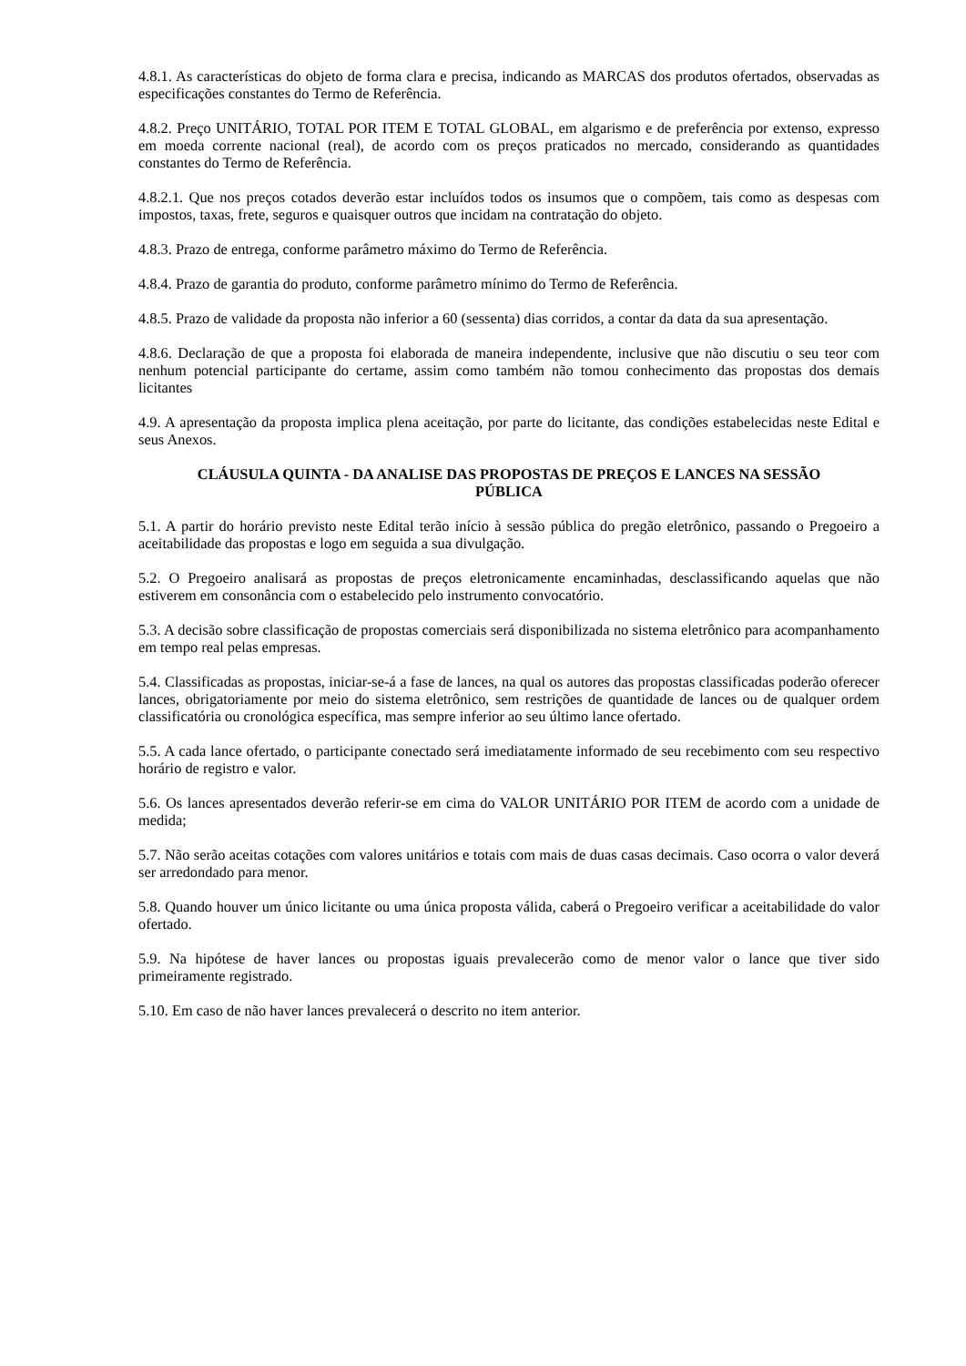4.8.1. As características do objeto de forma clara e precisa, indicando as MARCAS dos produtos ofertados, observadas as especificações constantes do Termo de Referência.
4.8.2. Preço UNITÁRIO, TOTAL POR ITEM E TOTAL GLOBAL, em algarismo e de preferência por extenso, expresso em moeda corrente nacional (real), de acordo com os preços praticados no mercado, considerando as quantidades constantes do Termo de Referência.
4.8.2.1. Que nos preços cotados deverão estar incluídos todos os insumos que o compõem, tais como as despesas com impostos, taxas, frete, seguros e quaisquer outros que incidam na contratação do objeto.
4.8.3. Prazo de entrega, conforme parâmetro máximo do Termo de Referência.
4.8.4. Prazo de garantia do produto, conforme parâmetro mínimo do Termo de Referência.
4.8.5. Prazo de validade da proposta não inferior a 60 (sessenta) dias corridos, a contar da data da sua apresentação.
4.8.6. Declaração de que a proposta foi elaborada de maneira independente, inclusive que não discutiu o seu teor com nenhum potencial participante do certame, assim como também não tomou conhecimento das propostas dos demais licitantes
4.9. A apresentação da proposta implica plena aceitação, por parte do licitante, das condições estabelecidas neste Edital e seus Anexos.
CLÁUSULA QUINTA - DA ANALISE DAS PROPOSTAS DE PREÇOS E LANCES NA SESSÃO PÚBLICA
5.1. A partir do horário previsto neste Edital terão início à sessão pública do pregão eletrônico, passando o Pregoeiro a aceitabilidade das propostas e logo em seguida a sua divulgação.
5.2. O Pregoeiro analisará as propostas de preços eletronicamente encaminhadas, desclassificando aquelas que não estiverem em consonância com o estabelecido pelo instrumento convocatório.
5.3. A decisão sobre classificação de propostas comerciais será disponibilizada no sistema eletrônico para acompanhamento em tempo real pelas empresas.
5.4. Classificadas as propostas, iniciar-se-á a fase de lances, na qual os autores das propostas classificadas poderão oferecer lances, obrigatoriamente por meio do sistema eletrônico, sem restrições de quantidade de lances ou de qualquer ordem classificatória ou cronológica específica, mas sempre inferior ao seu último lance ofertado.
5.5. A cada lance ofertado, o participante conectado será imediatamente informado de seu recebimento com seu respectivo horário de registro e valor.
5.6. Os lances apresentados deverão referir-se em cima do VALOR UNITÁRIO POR ITEM de acordo com a unidade de medida;
5.7. Não serão aceitas cotações com valores unitários e totais com mais de duas casas decimais. Caso ocorra o valor deverá ser arredondado para menor.
5.8. Quando houver um único licitante ou uma única proposta válida, caberá o Pregoeiro verificar a aceitabilidade do valor ofertado.
5.9. Na hipótese de haver lances ou propostas iguais prevalecerão como de menor valor o lance que tiver sido primeiramente registrado.
5.10. Em caso de não haver lances prevalecerá o descrito no item anterior.